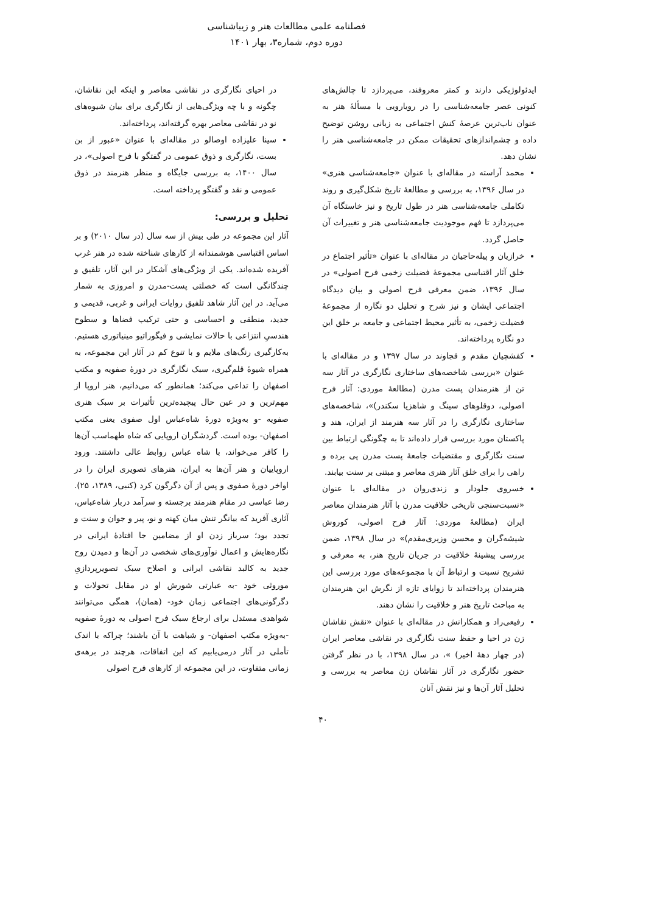فصلنامه علمی مطالعات هنر و زیباشناسی
دوره دوم، شماره۳، بهار ۱۴۰۱
ایدئولوژیکی دارند و کمتر معروفند، می‌پردازد تا چالش‌های کنونی عصر جامعه‌شناسی را در رویارویی با مسألۀ هنر به عنوان ناب‌ترین عرصۀ کنش اجتماعی به زبانی روشن توضیح داده و چشم‌اندازهای تحقیقات ممکن در جامعه‌شناسی هنر را نشان دهد.
محمد آراسته در مقاله‌ای با عنوان «جامعه‌شناسی هنری» در سال ۱۳۹۶، به بررسی و مطالعۀ تاریخ شکل‌گیری و روند تکاملی جامعه‌شناسی هنر در طول تاریخ و نیز خاستگاه آن می‌پردازد تا فهم موجودیت جامعه‌شناسی هنر و تغییرات آن حاصل گردد.
خرازیان و پیله‌حاجیان در مقاله‌ای با عنوان «تأثیر اجتماع در خلق آثار اقتباسی مجموعۀ فضیلت زخمی فرح اصولی» در سال ۱۳۹۶، ضمن معرفی فرح اصولی و بیان دیدگاه اجتماعی ایشان و نیز شرح و تحلیل دو نگاره از مجموعۀ فضیلت زخمی، به تأثیر محیط اجتماعی و جامعه بر خلق این دو نگاره پرداخته‌اند.
کفشچیان مقدم و قجاوند در سال ۱۳۹۷ و در مقاله‌ای با عنوان «بررسی شاخصه‌های ساختاری نگارگری در آثار سه تن از هنرمندان پست مدرن (مطالعۀ موردی: آثار فرح اصولی، دوقلوهای سینگ و شاهزیا سکندر)»، شاخصه‌های ساختاری نگارگری را در آثار سه هنرمند از ایران، هند و پاکستان مورد بررسی قرار داده‌اند تا به چگونگی ارتباط بین سنت نگارگری و مقتضیات جامعۀ پست مدرن پی برده و راهی را برای خلق آثار هنری معاصر و مبتنی بر سنت بیابند.
خسروی جلودار و زندی‌روان در مقاله‌ای با عنوان «نسبت‌سنجی تاریخی خلاقیت مدرن با آثار هنرمندان معاصر ایران (مطالعۀ موردی: آثار فرح اصولی، کوروش شیشه‌گران و محسن وزیری‌مقدم)» در سال ۱۳۹۸، ضمن بررسی پیشینۀ خلاقیت در جریان تاریخ هنر، به معرفی و تشریح نسبت و ارتباط آن با مجموعه‌های مورد بررسی این هنرمندان پرداخته‌اند تا زوایای تازه از نگرش این هنرمندان به مباحث تاریخ هنر و خلاقیت را نشان دهند.
رفیعی‌راد و همکارانش در مقاله‌ای با عنوان «نقش نقاشان زن در احیا و حفظ سنت نگارگری در نقاشی معاصر ایران (در چهار دهۀ اخیر) »، در سال ۱۳۹۸، با در نظر گرفتن حضور نگارگری در آثار نقاشان زن معاصر به بررسی و تحلیل آثار آن‌ها و نیز نقش آنان
در احیای نگارگری در نقاشی معاصر و اینکه این نقاشان، چگونه و با چه ویژگی‌هایی از نگارگری برای بیان شیوه‌های نو در نقاشی معاصر بهره گرفته‌اند، پرداخته‌اند.
سینا علیزاده اوصالو در مقاله‌ای با عنوان «عبور از بن بست، نگارگری و ذوق عمومی در گفتگو با فرح اصولی»، در سال ۱۴۰۰، به بررسی جایگاه و منظر هنرمند در ذوق عمومی و نقد و گفتگو پرداخته است.
تحلیل و بررسی:
آثار این مجموعه در طی بیش از سه سال (در سال ۲۰۱۰) و بر اساس اقتباسی هوشمندانه از کارهای شناخته شده در هنر غرب آفریده شده‌اند. یکی از ویژگی‌های آشکار در این آثار، تلفیق و چندگانگی است که خصلتی پست-مدرن و امروزی به شمار می‌آید. در این آثار شاهد تلفیق روایات ایرانی و غربی، قدیمی و جدید، منطقی و احساسی و حتی ترکیب فضاها و سطوح هندسیِ انتزاعی با حالات نمایشی و فیگوراتیو مینیاتوری هستیم. به‌کارگیری رنگ‌های ملایم و با تنوع کم در آثار این مجموعه، به همراه شیوۀ قلم‌گیری، سبک نگارگری در دورۀ صفویه و مکتب اصفهان را تداعی می‌کند؛ همانطور که می‌دانیم، هنر اروپا از مهم‌ترین و در عین حال پیچیده‌ترین تأثیرات بر سبک هنری صفویه -و به‌ویژه دورۀ شاه‌عباس اول صفوی یعنی مکتب اصفهان- بوده است. گردشگران اروپایی که شاه طهماسب آن‌ها را کافر می‌خواند، با شاه عباس روابط عالی داشتند. ورود اروپاییان و هنر آن‌ها به ایران، هنرهای تصویری ایران را در اواخر دورۀ صفوی و پس از آن دگرگون کرد (کنبی، ۱۳۸۹، ۲۵). رضا عباسی در مقام هنرمند برجسته و سرآمد دربار شاه‌عباس، آثاری آفرید که بیانگر تنش میان کهنه و نو، پیر و جوان و سنت و تجدد بود؛ سرباز زدن او از مضامین جا افتادۀ ایرانی در نگاره‌هایش و اعمال نوآوری‌های شخصی در آن‌ها و دمیدن روح جدید به کالبد نقاشی ایرانی و اصلاح سبک تصویرپردازیِ موروثی خود -به عبارتی شورش او در مقابل تحولات و دگرگونی‌های اجتماعی زمان خود- (همان)، همگی می‌توانند شواهدی مستدل برای ارجاع سبک فرح اصولی به دورۀ صفویه -به‌ویژه مکتب اصفهان- و شباهت با آن باشند؛ چراکه با اندک تأملی در آثار درمی‌یابیم که این اتفاقات، هرچند در برهه‌ی زمانی متفاوت، در این مجموعه از کارهای فرح اصولی
۴۰